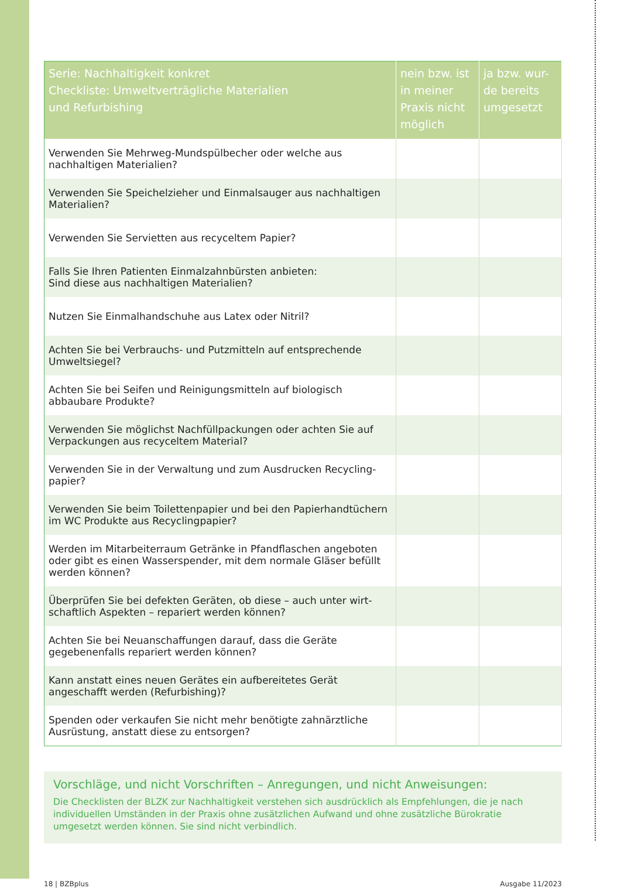| Serie: Nachhaltigkeit konkret Checkliste: Umweltverträgliche Materialien und Refurbishing | nein bzw. ist in meiner Praxis nicht möglich | ja bzw. wur-de bereits umgesetzt |
| --- | --- | --- |
| Verwenden Sie Mehrweg-Mundspülbecher oder welche aus nachhaltigen Materialien? | | |
| Verwenden Sie Speichelzieher und Einmalsauger aus nachhaltigen Materialien? | | |
| Verwenden Sie Servietten aus recyceltem Papier? | | |
| Falls Sie Ihren Patienten Einmalzahnbürsten anbieten: Sind diese aus nachhaltigen Materialien? | | |
| Nutzen Sie Einmalhandschuhe aus Latex oder Nitril? | | |
| Achten Sie bei Verbrauchs- und Putzmitteln auf entsprechende Umweltsiegel? | | |
| Achten Sie bei Seifen und Reinigungsmitteln auf biologisch abbaubare Produkte? | | |
| Verwenden Sie möglichst Nachfüllpackungen oder achten Sie auf Verpackungen aus recyceltem Material? | | |
| Verwenden Sie in der Verwaltung und zum Ausdrucken Recycling-papier? | | |
| Verwenden Sie beim Toilettenpapier und bei den Papierhandtüchern im WC Produkte aus Recyclingpapier? | | |
| Werden im Mitarbeiterraum Getränke in Pfandflaschen angeboten oder gibt es einen Wasserspender, mit dem normale Gläser befüllt werden können? | | |
| Überprüfen Sie bei defekten Geräten, ob diese – auch unter wirt-schaftlich Aspekten – repariert werden können? | | |
| Achten Sie bei Neuanschaffungen darauf, dass die Geräte gegebenenfalls repariert werden können? | | |
| Kann anstatt eines neuen Gerätes ein aufbereitetes Gerät angeschafft werden (Refurbishing)? | | |
| Spenden oder verkaufen Sie nicht mehr benötigte zahnärztliche Ausrüstung, anstatt diese zu entsorgen? | | |
Vorschläge, und nicht Vorschriften – Anregungen, und nicht Anweisungen:
Die Checklisten der BLZK zur Nachhaltigkeit verstehen sich ausdrücklich als Empfehlungen, die je nach individuellen Umständen in der Praxis ohne zusätzlichen Aufwand und ohne zusätzliche Bürokratie umgesetzt werden können. Sie sind nicht verbindlich.
18 | BZBplus Ausgabe 11/2023